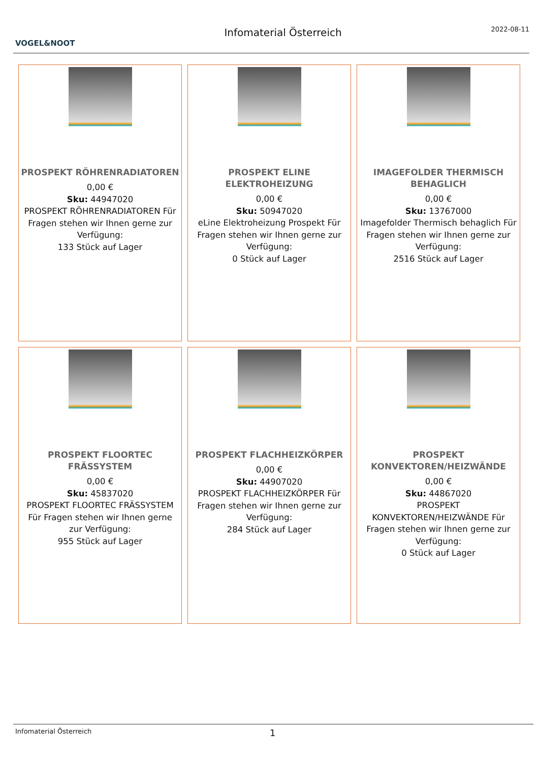VOGEL&NOOT
Infomaterial Österreich
2022-08-11
PROSPEKT RÖHRENRADIATOREN
0,00 €
Sku: 44947020
PROSPEKT RÖHRENRADIATOREN Für Fragen stehen wir Ihnen gerne zur Verfügung:
133 Stück auf Lager
PROSPEKT ELINE ELEKTROHEIZUNG
0,00 €
Sku: 50947020
eLine Elektroheizung Prospekt Für Fragen stehen wir Ihnen gerne zur Verfügung:
0 Stück auf Lager
IMAGEFOLDER THERMISCH BEHAGLICH
0,00 €
Sku: 13767000
Imagefolder Thermisch behaglich Für Fragen stehen wir Ihnen gerne zur Verfügung:
2516 Stück auf Lager
PROSPEKT FLOORTEC FRÄSSYSTEM
0,00 €
Sku: 45837020
PROSPEKT FLOORTEC FRÄSSYSTEM Für Fragen stehen wir Ihnen gerne zur Verfügung:
955 Stück auf Lager
PROSPEKT FLACHHEIZKÖRPER
0,00 €
Sku: 44907020
PROSPEKT FLACHHEIZKÖRPER Für Fragen stehen wir Ihnen gerne zur Verfügung:
284 Stück auf Lager
PROSPEKT KONVEKTOREN/HEIZWÄNDE
0,00 €
Sku: 44867020
PROSPEKT KONVEKTOREN/HEIZWÄNDE Für Fragen stehen wir Ihnen gerne zur Verfügung:
0 Stück auf Lager
Infomaterial Österreich 1